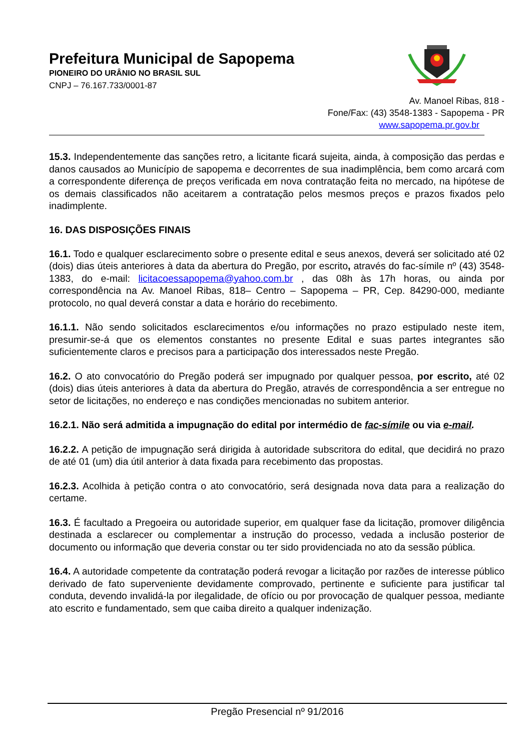Prefeitura Municipal de Sapopema
PIONEIRO DO URÂNIO NO BRASIL SUL
CNPJ – 76.167.733/0001-87
Av. Manoel Ribas, 818 -
Fone/Fax: (43) 3548-1383 - Sapopema - PR
www.sapopema.pr.gov.br
15.3. Independentemente das sanções retro, a licitante ficará sujeita, ainda, à composição das perdas e danos causados ao Município de sapopema e decorrentes de sua inadimplência, bem como arcará com a correspondente diferença de preços verificada em nova contratação feita no mercado, na hipótese de os demais classificados não aceitarem a contratação pelos mesmos preços e prazos fixados pelo inadimplente.
16. DAS DISPOSIÇÕES FINAIS
16.1. Todo e qualquer esclarecimento sobre o presente edital e seus anexos, deverá ser solicitado até 02 (dois) dias úteis anteriores à data da abertura do Pregão, por escrito, através do fac-símile nº (43) 3548-1383, do e-mail: licitacoessapopema@yahoo.com.br , das 08h às 17h horas, ou ainda por correspondência na Av. Manoel Ribas, 818– Centro – Sapopema – PR, Cep. 84290-000, mediante protocolo, no qual deverá constar a data e horário do recebimento.
16.1.1. Não sendo solicitados esclarecimentos e/ou informações no prazo estipulado neste item, presumir-se-á que os elementos constantes no presente Edital e suas partes integrantes são suficientemente claros e precisos para a participação dos interessados neste Pregão.
16.2. O ato convocatório do Pregão poderá ser impugnado por qualquer pessoa, por escrito, até 02 (dois) dias úteis anteriores à data da abertura do Pregão, através de correspondência a ser entregue no setor de licitações, no endereço e nas condições mencionadas no subitem anterior.
16.2.1. Não será admitida a impugnação do edital por intermédio de fac-símile ou via e-mail.
16.2.2. A petição de impugnação será dirigida à autoridade subscritora do edital, que decidirá no prazo de até 01 (um) dia útil anterior à data fixada para recebimento das propostas.
16.2.3. Acolhida à petição contra o ato convocatório, será designada nova data para a realização do certame.
16.3. É facultado a Pregoeira ou autoridade superior, em qualquer fase da licitação, promover diligência destinada a esclarecer ou complementar a instrução do processo, vedada a inclusão posterior de documento ou informação que deveria constar ou ter sido providenciada no ato da sessão pública.
16.4. A autoridade competente da contratação poderá revogar a licitação por razões de interesse público derivado de fato superveniente devidamente comprovado, pertinente e suficiente para justificar tal conduta, devendo invalidá-la por ilegalidade, de ofício ou por provocação de qualquer pessoa, mediante ato escrito e fundamentado, sem que caiba direito a qualquer indenização.
Pregão Presencial nº 91/2016